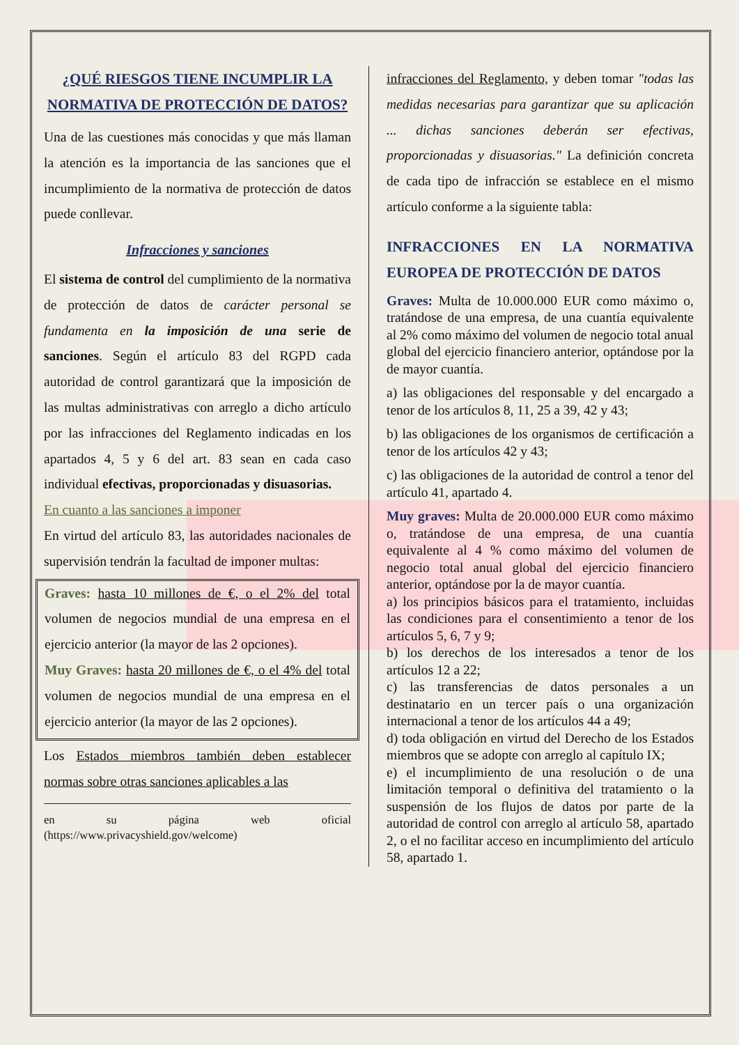¿QUÉ RIESGOS TIENE INCUMPLIR LA NORMATIVA DE PROTECCIÓN DE DATOS?
Una de las cuestiones más conocidas y que más llaman la atención es la importancia de las sanciones que el incumplimiento de la normativa de protección de datos puede conllevar.
Infracciones y sanciones
El sistema de control del cumplimiento de la normativa de protección de datos de carácter personal se fundamenta en la imposición de una serie de sanciones. Según el artículo 83 del RGPD cada autoridad de control garantizará que la imposición de las multas administrativas con arreglo a dicho artículo por las infracciones del Reglamento indicadas en los apartados 4, 5 y 6 del art. 83 sean en cada caso individual efectivas, proporcionadas y disuasorias.
En cuanto a las sanciones a imponer
En virtud del artículo 83, las autoridades nacionales de supervisión tendrán la facultad de imponer multas:
Graves: hasta 10 millones de €, o el 2% del total volumen de negocios mundial de una empresa en el ejercicio anterior (la mayor de las 2 opciones).
Muy Graves: hasta 20 millones de €, o el 4% del total volumen de negocios mundial de una empresa en el ejercicio anterior (la mayor de las 2 opciones).
Los Estados miembros también deben establecer normas sobre otras sanciones aplicables a las
en su página web oficial (https://www.privacyshield.gov/welcome)
infracciones del Reglamento, y deben tomar "todas las medidas necesarias para garantizar que su aplicación ... dichas sanciones deberán ser efectivas, proporcionadas y disuasorias." La definición concreta de cada tipo de infracción se establece en el mismo artículo conforme a la siguiente tabla:
INFRACCIONES EN LA NORMATIVA EUROPEA DE PROTECCIÓN DE DATOS
Graves: Multa de 10.000.000 EUR como máximo o, tratándose de una empresa, de una cuantía equivalente al 2% como máximo del volumen de negocio total anual global del ejercicio financiero anterior, optándose por la de mayor cuantía.
a) las obligaciones del responsable y del encargado a tenor de los artículos 8, 11, 25 a 39, 42 y 43;
b) las obligaciones de los organismos de certificación a tenor de los artículos 42 y 43;
c) las obligaciones de la autoridad de control a tenor del artículo 41, apartado 4.
Muy graves: Multa de 20.000.000 EUR como máximo o, tratándose de una empresa, de una cuantía equivalente al 4 % como máximo del volumen de negocio total anual global del ejercicio financiero anterior, optándose por la de mayor cuantía.
a) los principios básicos para el tratamiento, incluidas las condiciones para el consentimiento a tenor de los artículos 5, 6, 7 y 9;
b) los derechos de los interesados a tenor de los artículos 12 a 22;
c) las transferencias de datos personales a un destinatario en un tercer país o una organización internacional a tenor de los artículos 44 a 49;
d) toda obligación en virtud del Derecho de los Estados miembros que se adopte con arreglo al capítulo IX;
e) el incumplimiento de una resolución o de una limitación temporal o definitiva del tratamiento o la suspensión de los flujos de datos por parte de la autoridad de control con arreglo al artículo 58, apartado 2, o el no facilitar acceso en incumplimiento del artículo 58, apartado 1.